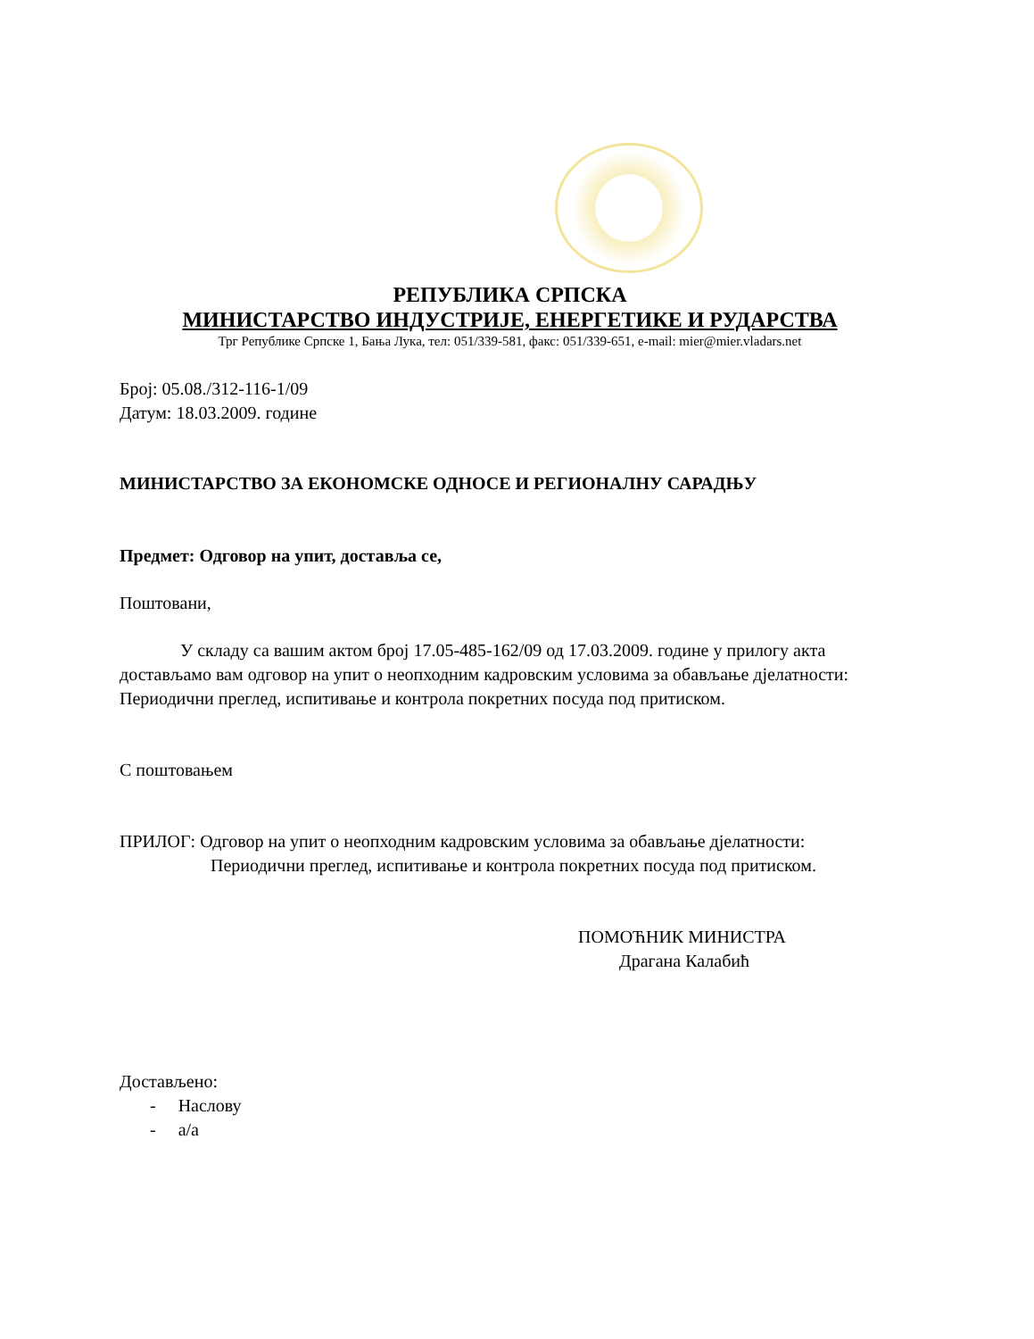РЕПУБЛИКА СРПСКА
МИНИСТАРСТВО ИНДУСТРИЈЕ, ЕНЕРГЕТИКЕ И РУДАРСТВА
Трг Републике Српске 1, Бања Лука, тел: 051/339-581, факс: 051/339-651, e-mail: mier@mier.vladars.net
Број: 05.08./312-116-1/09
Датум: 18.03.2009. године
МИНИСТАРСТВО ЗА ЕКОНОМСКЕ ОДНОСЕ И РЕГИОНАЛНУ САРАДЊУ
Предмет: Одговор на упит, доставља се,
Поштовани,
У складу са вашим актом број 17.05-485-162/09 од 17.03.2009. године у прилогу акта достављамо вам одговор на упит о неопходним кадровским условима за обављање дјелатности: Периодични преглед, испитивање и контрола покретних посуда под притиском.
С поштовањем
ПРИЛОГ: Одговор на упит о неопходним кадровским условима за обављање дјелатности: Периодични преглед, испитивање и контрола покретних посуда под притиском.
ПОМОЋНИК МИНИСТРА
Драгана Калабић
Достављено:
- Наслову
- а/а